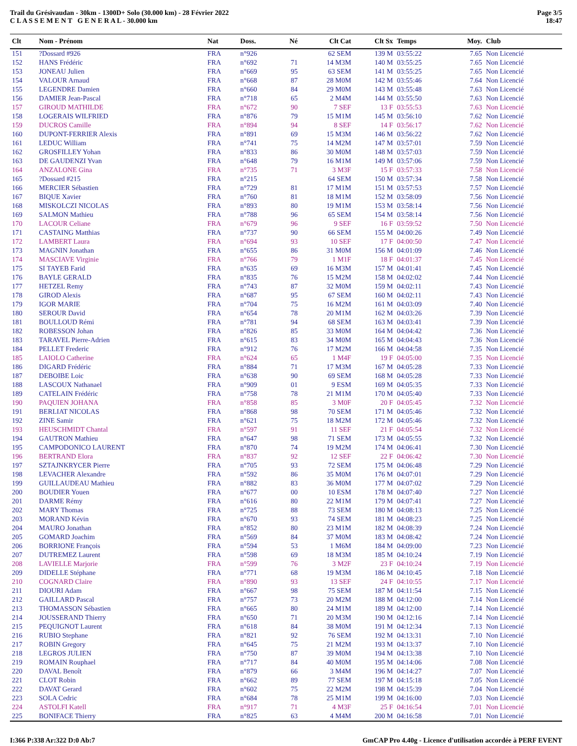Trail du Grésivaudan - 30km - 1300D+ Solo (30.000 km) - 28 Février 2022
C L A S S E M E N T G E N E R A L - 30.000 km
Page 3/5
18:47
| Clt | Nom - Prénom | Nat | Doss. | Né | Clt Cat | Clt Sx | Temps | Moy. | Club |
| --- | --- | --- | --- | --- | --- | --- | --- | --- | --- |
| 151 | ?Dossard #926 | FRA | n°926 | | 62 SEM | 139 M | 03:55:22 | 7.65 | Non Licencié |
| 152 | HANS Frédéric | FRA | n°692 | 71 | 14 M3M | 140 M | 03:55:25 | 7.65 | Non Licencié |
| 153 | JONEAU Julien | FRA | n°669 | 95 | 63 SEM | 141 M | 03:55:25 | 7.65 | Non Licencié |
| 154 | VALOUR Arnaud | FRA | n°668 | 87 | 28 M0M | 142 M | 03:55:46 | 7.64 | Non Licencié |
| 155 | LEGENDRE Damien | FRA | n°660 | 84 | 29 M0M | 143 M | 03:55:48 | 7.63 | Non Licencié |
| 156 | DAMIER Jean-Pascal | FRA | n°718 | 65 | 2 M4M | 144 M | 03:55:50 | 7.63 | Non Licencié |
| 157 | GIROUD MATHILDE | FRA | n°672 | 90 | 7 SEF | 13 F | 03:55:53 | 7.63 | Non Licencié |
| 158 | LOGERAIS WILFRIED | FRA | n°876 | 79 | 15 M1M | 145 M | 03:56:10 | 7.62 | Non Licencié |
| 159 | DUCROS Camille | FRA | n°894 | 94 | 8 SEF | 14 F | 03:56:17 | 7.62 | Non Licencié |
| 160 | DUPONT-FERRIER Alexis | FRA | n°891 | 69 | 15 M3M | 146 M | 03:56:22 | 7.62 | Non Licencié |
| 161 | LEDUC William | FRA | n°741 | 75 | 14 M2M | 147 M | 03:57:01 | 7.59 | Non Licencié |
| 162 | GROSFILLEY Yohan | FRA | n°833 | 86 | 30 M0M | 148 M | 03:57:03 | 7.59 | Non Licencié |
| 163 | DE GAUDENZI Yvan | FRA | n°648 | 79 | 16 M1M | 149 M | 03:57:06 | 7.59 | Non Licencié |
| 164 | ANZALONE Gina | FRA | n°735 | 71 | 3 M3F | 15 F | 03:57:33 | 7.58 | Non Licencié |
| 165 | ?Dossard #215 | FRA | n°215 | | 64 SEM | 150 M | 03:57:34 | 7.58 | Non Licencié |
| 166 | MERCIER Sébastien | FRA | n°729 | 81 | 17 M1M | 151 M | 03:57:53 | 7.57 | Non Licencié |
| 167 | BIQUE Xavier | FRA | n°760 | 81 | 18 M1M | 152 M | 03:58:09 | 7.56 | Non Licencié |
| 168 | MISKOLCZI NICOLAS | FRA | n°893 | 80 | 19 M1M | 153 M | 03:58:14 | 7.56 | Non Licencié |
| 169 | SALMON Mathieu | FRA | n°788 | 96 | 65 SEM | 154 M | 03:58:14 | 7.56 | Non Licencié |
| 170 | LACOUR Celiane | FRA | n°679 | 96 | 9 SEF | 16 F | 03:59:52 | 7.50 | Non Licencié |
| 171 | CASTAING Matthias | FRA | n°737 | 90 | 66 SEM | 155 M | 04:00:26 | 7.49 | Non Licencié |
| 172 | LAMBERT Laura | FRA | n°694 | 93 | 10 SEF | 17 F | 04:00:50 | 7.47 | Non Licencié |
| 173 | MAGNIN Jonathan | FRA | n°655 | 86 | 31 M0M | 156 M | 04:01:09 | 7.46 | Non Licencié |
| 174 | MASCIAVE Virginie | FRA | n°766 | 79 | 1 M1F | 18 F | 04:01:37 | 7.45 | Non Licencié |
| 175 | SI TAYEB Farid | FRA | n°635 | 69 | 16 M3M | 157 M | 04:01:41 | 7.45 | Non Licencié |
| 176 | BAYLE GERALD | FRA | n°835 | 76 | 15 M2M | 158 M | 04:02:02 | 7.44 | Non Licencié |
| 177 | HETZEL Remy | FRA | n°743 | 87 | 32 M0M | 159 M | 04:02:11 | 7.43 | Non Licencié |
| 178 | GIROD Alexis | FRA | n°687 | 95 | 67 SEM | 160 M | 04:02:11 | 7.43 | Non Licencié |
| 179 | IGOR MARIE | FRA | n°704 | 75 | 16 M2M | 161 M | 04:03:09 | 7.40 | Non Licencié |
| 180 | SEROUR David | FRA | n°654 | 78 | 20 M1M | 162 M | 04:03:26 | 7.39 | Non Licencié |
| 181 | BOULLOUD Rémi | FRA | n°781 | 94 | 68 SEM | 163 M | 04:03:41 | 7.39 | Non Licencié |
| 182 | ROBESSON Johan | FRA | n°826 | 85 | 33 M0M | 164 M | 04:04:42 | 7.36 | Non Licencié |
| 183 | TARAVEL Pierre-Adrien | FRA | n°615 | 83 | 34 M0M | 165 M | 04:04:43 | 7.36 | Non Licencié |
| 184 | PELLET Frederic | FRA | n°912 | 76 | 17 M2M | 166 M | 04:04:58 | 7.35 | Non Licencié |
| 185 | LAIOLO Catherine | FRA | n°624 | 65 | 1 M4F | 19 F | 04:05:00 | 7.35 | Non Licencié |
| 186 | DIGARD Frédéric | FRA | n°884 | 71 | 17 M3M | 167 M | 04:05:28 | 7.33 | Non Licencié |
| 187 | DEBOIBE Loic | FRA | n°638 | 90 | 69 SEM | 168 M | 04:05:28 | 7.33 | Non Licencié |
| 188 | LASCOUX Nathanael | FRA | n°909 | 01 | 9 ESM | 169 M | 04:05:35 | 7.33 | Non Licencié |
| 189 | CATELAIN Frédéric | FRA | n°758 | 78 | 21 M1M | 170 M | 04:05:40 | 7.33 | Non Licencié |
| 190 | PAQUIEN JOHANA | FRA | n°858 | 85 | 3 M0F | 20 F | 04:05:45 | 7.32 | Non Licencié |
| 191 | BERLIAT NICOLAS | FRA | n°868 | 98 | 70 SEM | 171 M | 04:05:46 | 7.32 | Non Licencié |
| 192 | ZINE Samir | FRA | n°621 | 75 | 18 M2M | 172 M | 04:05:46 | 7.32 | Non Licencié |
| 193 | HEUSCHMIDT Chantal | FRA | n°597 | 91 | 11 SEF | 21 F | 04:05:54 | 7.32 | Non Licencié |
| 194 | GAUTRON Mathieu | FRA | n°647 | 98 | 71 SEM | 173 M | 04:05:55 | 7.32 | Non Licencié |
| 195 | CAMPODONICO LAURENT | FRA | n°870 | 74 | 19 M2M | 174 M | 04:06:41 | 7.30 | Non Licencié |
| 196 | BERTRAND Elora | FRA | n°837 | 92 | 12 SEF | 22 F | 04:06:42 | 7.30 | Non Licencié |
| 197 | SZTAJNKRYCER Pierre | FRA | n°705 | 93 | 72 SEM | 175 M | 04:06:48 | 7.29 | Non Licencié |
| 198 | LEVACHER Alexandre | FRA | n°592 | 86 | 35 M0M | 176 M | 04:07:01 | 7.29 | Non Licencié |
| 199 | GUILLAUDEAU Mathieu | FRA | n°882 | 83 | 36 M0M | 177 M | 04:07:02 | 7.29 | Non Licencié |
| 200 | BOUDIER Youen | FRA | n°677 | 00 | 10 ESM | 178 M | 04:07:40 | 7.27 | Non Licencié |
| 201 | DARME Rémy | FRA | n°616 | 80 | 22 M1M | 179 M | 04:07:41 | 7.27 | Non Licencié |
| 202 | MARY Thomas | FRA | n°725 | 88 | 73 SEM | 180 M | 04:08:13 | 7.25 | Non Licencié |
| 203 | MORAND Kévin | FRA | n°670 | 93 | 74 SEM | 181 M | 04:08:23 | 7.25 | Non Licencié |
| 204 | MAURO Jonathan | FRA | n°852 | 80 | 23 M1M | 182 M | 04:08:39 | 7.24 | Non Licencié |
| 205 | GOMARD Joachim | FRA | n°569 | 84 | 37 M0M | 183 M | 04:08:42 | 7.24 | Non Licencié |
| 206 | BORRIONE François | FRA | n°594 | 53 | 1 M6M | 184 M | 04:09:00 | 7.23 | Non Licencié |
| 207 | DUTREMEZ Laurent | FRA | n°598 | 69 | 18 M3M | 185 M | 04:10:24 | 7.19 | Non Licencié |
| 208 | LAVIELLE Marjorie | FRA | n°599 | 76 | 3 M2F | 23 F | 04:10:24 | 7.19 | Non Licencié |
| 209 | DIDELLE Stéphane | FRA | n°771 | 68 | 19 M3M | 186 M | 04:10:45 | 7.18 | Non Licencié |
| 210 | COGNARD Claire | FRA | n°890 | 93 | 13 SEF | 24 F | 04:10:55 | 7.17 | Non Licencié |
| 211 | DIOURI Adam | FRA | n°667 | 98 | 75 SEM | 187 M | 04:11:54 | 7.15 | Non Licencié |
| 212 | GAILLARD Pascal | FRA | n°757 | 73 | 20 M2M | 188 M | 04:12:00 | 7.14 | Non Licencié |
| 213 | THOMASSON Sébastien | FRA | n°665 | 80 | 24 M1M | 189 M | 04:12:00 | 7.14 | Non Licencié |
| 214 | JOUSSERAND Thierry | FRA | n°650 | 71 | 20 M3M | 190 M | 04:12:16 | 7.14 | Non Licencié |
| 215 | PEQUIGNOT Laurent | FRA | n°618 | 84 | 38 M0M | 191 M | 04:12:34 | 7.13 | Non Licencié |
| 216 | RUBIO Stephane | FRA | n°821 | 92 | 76 SEM | 192 M | 04:13:31 | 7.10 | Non Licencié |
| 217 | ROBIN Gregory | FRA | n°645 | 75 | 21 M2M | 193 M | 04:13:37 | 7.10 | Non Licencié |
| 218 | LEGROS JULIEN | FRA | n°750 | 87 | 39 M0M | 194 M | 04:13:38 | 7.10 | Non Licencié |
| 219 | ROMAIN Rouphael | FRA | n°717 | 84 | 40 M0M | 195 M | 04:14:06 | 7.08 | Non Licencié |
| 220 | DAVAL Benoît | FRA | n°879 | 66 | 3 M4M | 196 M | 04:14:27 | 7.07 | Non Licencié |
| 221 | CLOT Robin | FRA | n°662 | 89 | 77 SEM | 197 M | 04:15:18 | 7.05 | Non Licencié |
| 222 | DAVAT Gerard | FRA | n°602 | 75 | 22 M2M | 198 M | 04:15:39 | 7.04 | Non Licencié |
| 223 | SOLA Cedric | FRA | n°684 | 78 | 25 M1M | 199 M | 04:16:00 | 7.03 | Non Licencié |
| 224 | ASTOLFI Katell | FRA | n°917 | 71 | 4 M3F | 25 F | 04:16:54 | 7.01 | Non Licencié |
| 225 | BONIFACE Thierry | FRA | n°825 | 63 | 4 M4M | 200 M | 04:16:58 | 7.01 | Non Licencié |
I:366 P:338 Ar:322 D:0 Ab:7 GmCAP Pro 4.40g - Licence d'utilisation accordée à PERF EVENT